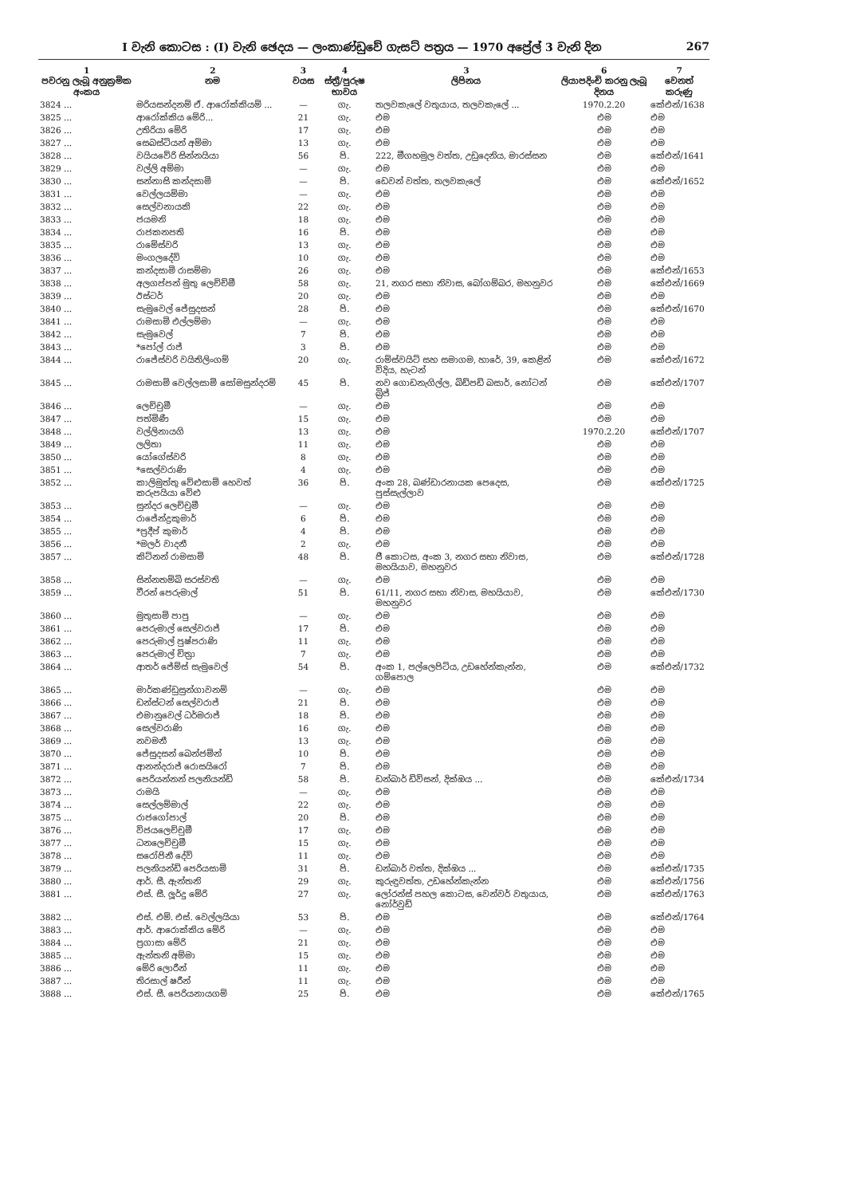I වැනි කොටස : (I) වැනි ඡෙදය — ලංකාණ්ඩුවේ ගැසට් පත්‍රය — 1970 අප්‍රේල් 3 වැනි දින 267
| 1 පවරනු ලැබූ අනුක්‍රමික අංකය | 2 නම | 3 වයස | 4 ස්ත්‍රී/පුරුෂ භාවය | 3 ලිපිනය | 6 ලියාපදිංචි කරනු ලැබූ දිනය | 7 වෙනත් කරුණු |
| --- | --- | --- | --- | --- | --- | --- |
| 3824 ... | මරියසන්දනම් ඒ. ආරෝක්කියම් ... | — | ගැ. | තලවකැලේ වතුයාය, තලවකැලේ ... | 1970.2.20 | කේඑන්/1638 |
| 3825 ... | ආරෝක්කිය මේරි... | 21 | ගැ. | එම | එම | එම |
| 3826 ... | උතිරියා මේරි | 17 | ගැ. | එම | එම | එම |
| 3827 ... | සෙබස්ටියන් අම්මා | 13 | ගැ. | එම | එම | එම |
| 3828 ... | වයියවේරි සින්නයියා | 56 | පි. | 222, මීගහමුල වත්ත, උඩුදෙනිය, මාරස්සන | එම | කේඑන්/1641 |
| 3829 ... | වල්ලි අම්මා | — | ගැ. | එම | එම | එම |
| 3830 ... | සන්නාසි කන්දසාමි | — | පි. | ඩෙවන් වත්ත, තලවකැලේ | එම | කේඑන්/1652 |
| 3831 ... | වෙල්ලයම්මා | — | ගැ. | එම | එම | එම |
| 3832 ... | සෙල්වනායකි | 22 | ගැ. | එම | එම | එම |
| 3833 ... | ජයමනි | 18 | ගැ. | එම | එම | එම |
| 3834 ... | රාජකනපති | 16 | පි. | එම | එම | එම |
| 3835 ... | රාමේස්වරි | 13 | ගැ. | එම | එම | එම |
| 3836 ... | මංගලදේවි | 10 | ගැ. | එම | එම | එම |
| 3837 ... | කන්දසාමි රාසම්මා | 26 | ගැ. | එම | එම | කේඑන්/1653 |
| 3838 ... | අලගප්පන් මුතු ලෙච්චිමී | 58 | ගැ. | 21, නගර සභා නිවාස, බෝගම්බර, මහනුවර | එම | කේඑන්/1669 |
| 3839 ... | ඊස්ටර් | 20 | ගැ. | එම | එම | එම |
| 3840 ... | සැමුවෙල් ජේසුදසන් | 28 | පි. | එම | එම | කේඑන්/1670 |
| 3841 ... | රාමසාමි එල්ලම්මා | — | ගැ. | එම | එම | එම |
| 3842 ... | සැමුවෙල් | 7 | පි. | එම | එම | එම |
| 3843 ... | *පෝල් රාජ් | 3 | පි. | එම | එම | එම |
| 3844 ... | රාජේස්වරි වයිතිලිංගම් | 20 | ගැ. | රාම්ස්වයිට් සහ සමාගම, හාරේ, 39, කෙළින් විදිය, හැටන් | එම | කේඑන්/1672 |
| 3845 ... | රාමසාමි වෙල්ලසාමි සෝමසුන්දරම් | 45 | පි. | නව ගොඩනැගිල්ල, බිඩ්පඩි බසාර්, නෝටන් බ්‍රිජ් | එම | කේඑන්/1707 |
| 3846 ... | ලෙච්චුමී | — | ගැ. | එම | එම | එම |
| 3847 ... | පත්මිණී | 15 | ගැ. | එම | එම | එම |
| 3848 ... | වල්ලිනායගි | 13 | ගැ. | එම | 1970.2.20 | කේඑන්/1707 |
| 3849 ... | ලලිතා | 11 | ගැ. | එම | එම | එම |
| 3850 ... | යෝගේස්වරි | 8 | ගැ. | එම | එම | එම |
| 3851 ... | *සෙල්වරාණි | 4 | ගැ. | එම | එම | එම |
| 3852 ... | කාලිමුත්තු වේළුසාමි හෙවත් කරුපයියා වේළු | 36 | පි. | අංක 28, බණ්ඩාරනායක පෙදෙස, පුස්සැල්ලාව | එම | කේඑන්/1725 |
| 3853 ... | සුන්දර ලෙච්චුමී | — | ගැ. | එම | එම | එම |
| 3854 ... | රාජේන්ද්‍රකුමාර් | 6 | පි. | එම | එම | එම |
| 3855 ... | *ප්‍රදීප් කුමාර් | 4 | පි. | එම | එම | එම |
| 3856 ... | *මලර් වාදනී | 2 | ගැ. | එම | එම | එම |
| 3857 ... | කිට්නන් රාමසාමි | 48 | පි. | ජී කොටස, අංක 3, නගර සභා නිවාස, මහයියාව, මහනුවර | එම | කේඑන්/1728 |
| 3858 ... | සින්නතම්බි සරස්වති | — | ගැ. | එම | එම | එම |
| 3859 ... | වීරන් පෙරුමාල් | 51 | පි. | 61/11, නගර සභා නිවාස, මහයියාව, මහනුවර | එම | කේඑන්/1730 |
| 3860 ... | මුතුසාමි පාපු | — | ගැ. | එම | එම | එම |
| 3861 ... | පෙරුමාල් සෙල්වරාජ් | 17 | පි. | එම | එම | එම |
| 3862 ... | පෙරුමාල් පුෂ්පරාණි | 11 | ගැ. | එම | එම | එම |
| 3863 ... | පෙරුමාල් චිත්‍රා | 7 | ගැ. | එම | එම | එම |
| 3864 ... | ආතර් ජේම්ස් සැමුවෙල් | 54 | පි. | අංක 1, පල්ලෙපිටිය, උඩහේන්කැන්න, ගම්පොල | එම | කේඑන්/1732 |
| 3865 ... | මාර්කණ්ඩුසුන්ගාවනම් | — | ගැ. | එම | එම | එම |
| 3866 ... | ඩන්ස්ටන් සෙල්වරාජ් | 21 | පි. | එම | එම | එම |
| 3867 ... | එමානුවෙල් ධර්මරාජ් | 18 | පි. | එම | එම | එම |
| 3868 ... | සෙල්වරාණි | 16 | ගැ. | එම | එම | එම |
| 3869 ... | නවමනී | 13 | ගැ. | එම | එම | එම |
| 3870 ... | ජේසුදසන් බෙන්ජමින් | 10 | පි. | එම | එම | එම |
| 3871 ... | ආනන්දරාජ් රොසයිරෝ | 7 | පි. | එම | එම | එම |
| 3872 ... | පෙරියන්නන් පලනියන්ඩි | 58 | පි. | ඩන්බාර් ඩිවිසන්, දික්ඔය ... | එම | කේඑන්/1734 |
| 3873 ... | රාමයි | — | ගැ. | එම | එම | එම |
| 3874 ... | සෙල්ලම්මාල් | 22 | ගැ. | එම | එම | එම |
| 3875 ... | රාජගෝපාල් | 20 | පි. | එම | එම | එම |
| 3876 ... | විජයලෙච්චුමී | 17 | ගැ. | එම | එම | එම |
| 3877 ... | ධනලෙච්චුමී | 15 | ගැ. | එම | එම | එම |
| 3878 ... | සරෝජිනී දේවි | 11 | ගැ. | එම | එම | එම |
| 3879 ... | පලනියන්ඩි පෙරියසාමි | 31 | පි. | ඩන්බාර් වත්ත, දික්ඔය ... | එම | කේඑන්/1735 |
| 3880 ... | ආර්. සී. ඇන්තනි | 29 | ගැ. | කුරුඳුවත්ත, උඩහේන්කැන්න | එම | කේඑන්/1756 |
| 3881 ... | එස්. සී. ලූර්දු මේරි | 27 | ගැ. | ලෝරන්ස් පහල කොටස, වෙන්වර් වතුයාය, නෝර්වුඩ් | එම | කේඑන්/1763 |
| 3882 ... | එස්. එම්. එස්. වෙල්ලයියා | 53 | පි. | එම | එම | කේඑන්/1764 |
| 3883 ... | ආර්. ආරොක්කිය මේරි | — | ගැ. | එම | එම | එම |
| 3884 ... | ප්‍රගාසා මේරි | 21 | ගැ. | එම | එම | එම |
| 3885 ... | ඇන්තනි අම්මා | 15 | ගැ. | එම | එම | එම |
| 3886 ... | මේරි ලොරීන් | 11 | ගැ. | එම | එම | එම |
| 3887 ... | තිරසාල් ෂරීන් | 11 | ගැ. | එම | එම | එම |
| 3888 ... | එස්. සී. පෙරියනායගම් | 25 | පි. | එම | එම | කේඑන්/1765 |